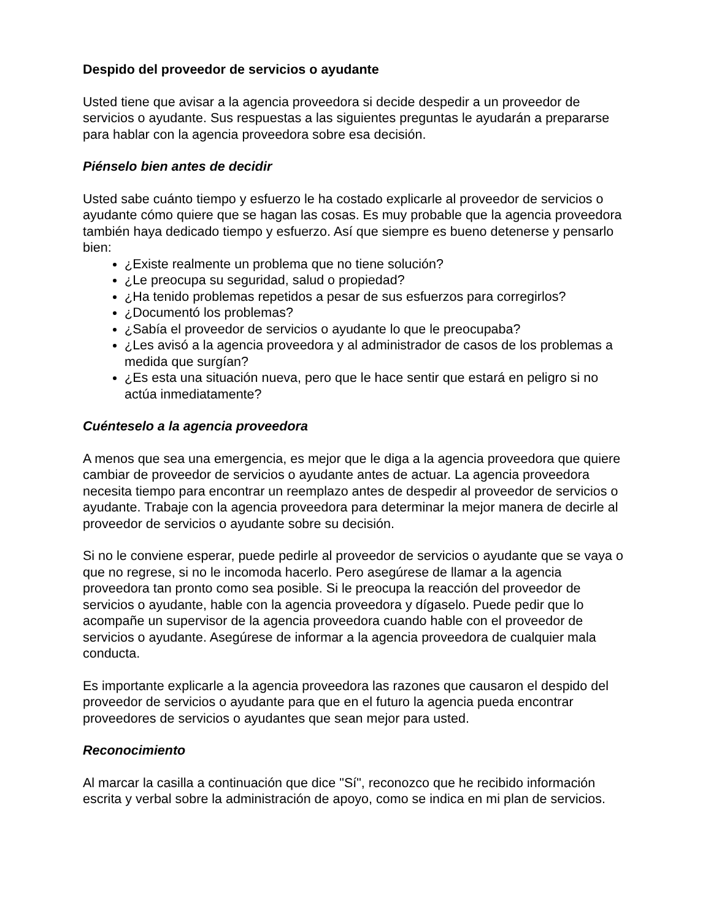Despido del proveedor de servicios o ayudante
Usted tiene que avisar a la agencia proveedora si decide despedir a un proveedor de servicios o ayudante. Sus respuestas a las siguientes preguntas le ayudarán a prepararse para hablar con la agencia proveedora sobre esa decisión.
Piénselo bien antes de decidir
Usted sabe cuánto tiempo y esfuerzo le ha costado explicarle al proveedor de servicios o ayudante cómo quiere que se hagan las cosas. Es muy probable que la agencia proveedora también haya dedicado tiempo y esfuerzo. Así que siempre es bueno detenerse y pensarlo bien:
¿Existe realmente un problema que no tiene solución?
¿Le preocupa su seguridad, salud o propiedad?
¿Ha tenido problemas repetidos a pesar de sus esfuerzos para corregirlos?
¿Documentó los problemas?
¿Sabía el proveedor de servicios o ayudante lo que le preocupaba?
¿Les avisó a la agencia proveedora y al administrador de casos de los problemas a medida que surgían?
¿Es esta una situación nueva, pero que le hace sentir que estará en peligro si no actúa inmediatamente?
Cuénteselo a la agencia proveedora
A menos que sea una emergencia, es mejor que le diga a la agencia proveedora que quiere cambiar de proveedor de servicios o ayudante antes de actuar. La agencia proveedora necesita tiempo para encontrar un reemplazo antes de despedir al proveedor de servicios o ayudante. Trabaje con la agencia proveedora para determinar la mejor manera de decirle al proveedor de servicios o ayudante sobre su decisión.
Si no le conviene esperar, puede pedirle al proveedor de servicios o ayudante que se vaya o que no regrese, si no le incomoda hacerlo. Pero asegúrese de llamar a la agencia proveedora tan pronto como sea posible. Si le preocupa la reacción del proveedor de servicios o ayudante, hable con la agencia proveedora y dígaselo. Puede pedir que lo acompañe un supervisor de la agencia proveedora cuando hable con el proveedor de servicios o ayudante. Asegúrese de informar a la agencia proveedora de cualquier mala conducta.
Es importante explicarle a la agencia proveedora las razones que causaron el despido del proveedor de servicios o ayudante para que en el futuro la agencia pueda encontrar proveedores de servicios o ayudantes que sean mejor para usted.
Reconocimiento
Al marcar la casilla a continuación que dice "Sí", reconozco que he recibido información escrita y verbal sobre la administración de apoyo, como se indica en mi plan de servicios.